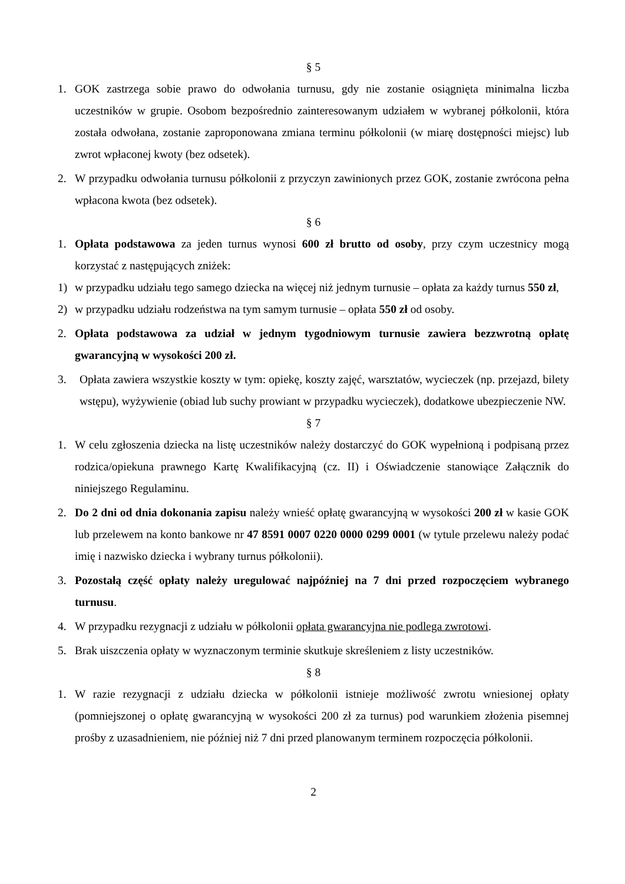§ 5
1. GOK zastrzega sobie prawo do odwołania turnusu, gdy nie zostanie osiągnięta minimalna liczba uczestników w grupie. Osobom bezpośrednio zainteresowanym udziałem w wybranej półkolonii, która została odwołana, zostanie zaproponowana zmiana terminu półkolonii (w miarę dostępności miejsc) lub zwrot wpłaconej kwoty (bez odsetek).
2. W przypadku odwołania turnusu półkolonii z przyczyn zawinionych przez GOK, zostanie zwrócona pełna wpłacona kwota (bez odsetek).
§ 6
1. Opłata podstawowa za jeden turnus wynosi 600 zł brutto od osoby, przy czym uczestnicy mogą korzystać z następujących zniżek:
1) w przypadku udziału tego samego dziecka na więcej niż jednym turnusie – opłata za każdy turnus 550 zł,
2) w przypadku udziału rodzeństwa na tym samym turnusie – opłata 550 zł od osoby.
2. Opłata podstawowa za udział w jednym tygodniowym turnusie zawiera bezzwrotną opłatę gwarancyjną w wysokości 200 zł.
3. Opłata zawiera wszystkie koszty w tym: opiekę, koszty zajęć, warsztatów, wycieczek (np. przejazd, bilety wstępu), wyżywienie (obiad lub suchy prowiant w przypadku wycieczek), dodatkowe ubezpieczenie NW.
§ 7
1. W celu zgłoszenia dziecka na listę uczestników należy dostarczyć do GOK wypełnioną i podpisaną przez rodzica/opiekuna prawnego Kartę Kwalifikacyjną (cz. II) i Oświadczenie stanowiące Załącznik do niniejszego Regulaminu.
2. Do 2 dni od dnia dokonania zapisu należy wnieść opłatę gwarancyjną w wysokości 200 zł w kasie GOK lub przelewem na konto bankowe nr 47 8591 0007 0220 0000 0299 0001 (w tytule przelewu należy podać imię i nazwisko dziecka i wybrany turnus półkolonii).
3. Pozostałą część opłaty należy uregulować najpóźniej na 7 dni przed rozpoczęciem wybranego turnusu.
4. W przypadku rezygnacji z udziału w półkolonii opłata gwarancyjna nie podlega zwrotowi.
5. Brak uiszczenia opłaty w wyznaczonym terminie skutkuje skreśleniem z listy uczestników.
§ 8
1. W razie rezygnacji z udziału dziecka w półkolonii istnieje możliwość zwrotu wniesionej opłaty (pomniejszonej o opłatę gwarancyjną w wysokości 200 zł za turnus) pod warunkiem złożenia pisemnej prośby z uzasadnieniem, nie później niż 7 dni przed planowanym terminem rozpoczęcia półkolonii.
2